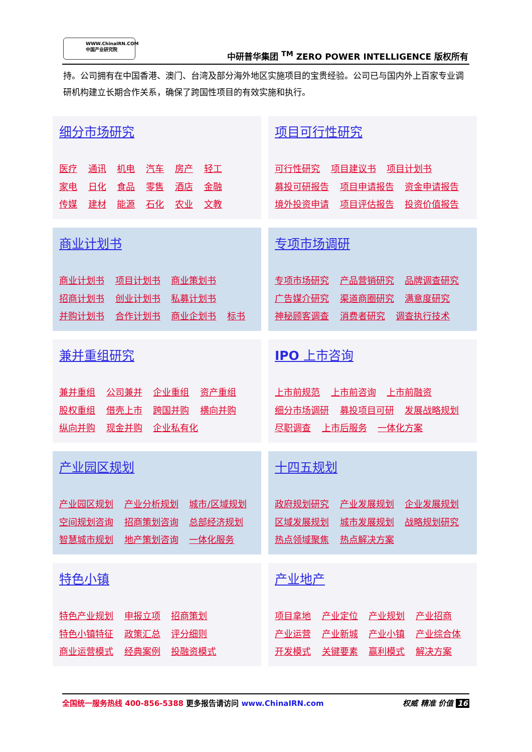WWW.ChinaIRN.COM
中国产业研究院
中研普华集团 <sup>TM</sup> ZERO POWER INTELLIGENCE 版权所有
持。公司拥有在中国香港、澳门、台湾及部分海外地区实施项目的宝贵经验。公司已与国内外上百家专业调研机构建立长期合作关系，确保了跨国性项目的有效实施和执行。
细分市场研究
医疗 通讯 机电 汽车 房产 轻工
家电 日化 食品 零售 酒店 金融
传媒 建材 能源 石化 农业 文教
项目可行性研究
可行性研究 项目建议书 项目计划书
募投可研报告 项目申请报告 资金申请报告
境外投资申请 项目评估报告 投资价值报告
商业计划书
商业计划书 项目计划书 商业策划书
招商计划书 创业计划书 私募计划书
并购计划书 合作计划书 商业企划书 标书
专项市场调研
专项市场研究 产品营销研究 品牌调查研究
广告媒介研究 渠道商圈研究 满意度研究
神秘顾客调查 消费者研究 调查执行技术
兼并重组研究
兼并重组 公司兼并 企业重组 资产重组
股权重组 借壳上市 跨国并购 横向并购
纵向并购 现金并购 企业私有化
IPO 上市咨询
上市前规范 上市前咨询 上市前融资
细分市场调研 募投项目可研 发展战略规划
尽职调查 上市后服务 一体化方案
产业园区规划
产业园区规划 产业分析规划 城市/区域规划
空间规划咨询 招商策划咨询 总部经济规划
智慧城市规划 地产策划咨询 一体化服务
十四五规划
政府规划研究 产业发展规划 企业发展规划
区域发展规划 城市发展规划 战略规划研究
热点领域聚焦 热点解决方案
特色小镇
特色产业规划 申报立项 招商策划
特色小镇特征 政策汇总 评分细则
商业运营模式 经典案例 投融资模式
产业地产
项目拿地 产业定位 产业规划 产业招商
产业运营 产业新城 产业小镇 产业综合体
开发模式 关键要素 赢利模式 解决方案
全国统一服务热线 400-856-5388 更多报告请访问 www.ChinaIRN.com 权威 精准 价值 16